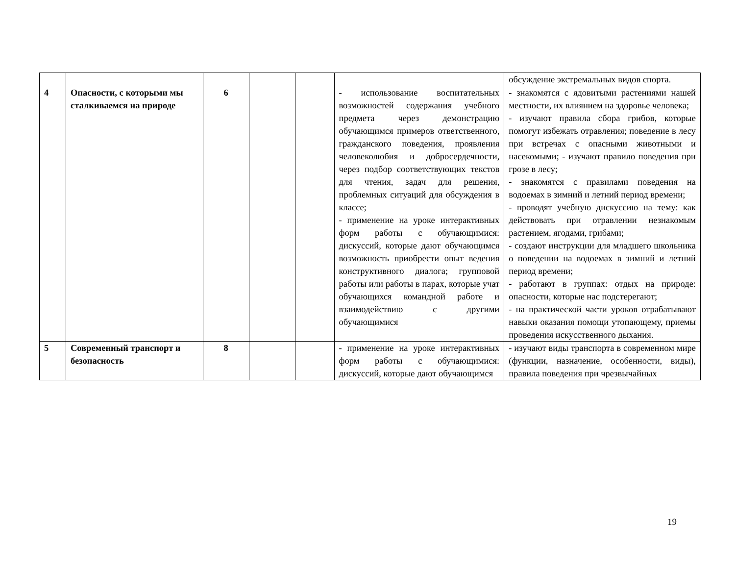| | | | | | | обсуждение экстремальных видов спорта. |
| 4 | Опасности, с которыми мы сталкиваемся на природе | 6 | | | - использование воспитательных возможностей содержания учебного предмета через демонстрацию обучающимся примеров ответственного, гражданского поведения, проявления человеколюбия и добросердечности, через подбор соответствующих текстов для чтения, задач для решения, проблемных ситуаций для обсуждения в классе; - применение на уроке интерактивных форм работы с обучающимися: дискуссий, которые дают обучающимся возможность приобрести опыт ведения конструктивного диалога; групповой работы или работы в парах, которые учат обучающихся командной работе и взаимодействию с другими обучающимися | - знакомятся с ядовитыми растениями нашей местности, их влиянием на здоровье человека; - изучают правила сбора грибов, которые помогут избежать отравления; поведение в лесу при встречах с опасными животными и насекомыми; - изучают правило поведения при грозе в лесу; - знакомятся с правилами поведения на водоемах в зимний и летний период времени; - проводят учебную дискуссию на тему: как действовать при отравлении незнакомым растением, ягодами, грибами; - создают инструкции для младшего школьника о поведении на водоемах в зимний и летний период времени; - работают в группах: отдых на природе: опасности, которые нас подстерегают; - на практической части уроков отрабатывают навыки оказания помощи утопающему, приемы проведения искусственного дыхания. |
| 5 | Современный транспорт и безопасность | 8 | | | - применение на уроке интерактивных форм работы с обучающимися: дискуссий, которые дают обучающимся | - изучают виды транспорта в современном мире (функции, назначение, особенности, виды), правила поведения при чрезвычайных |
19